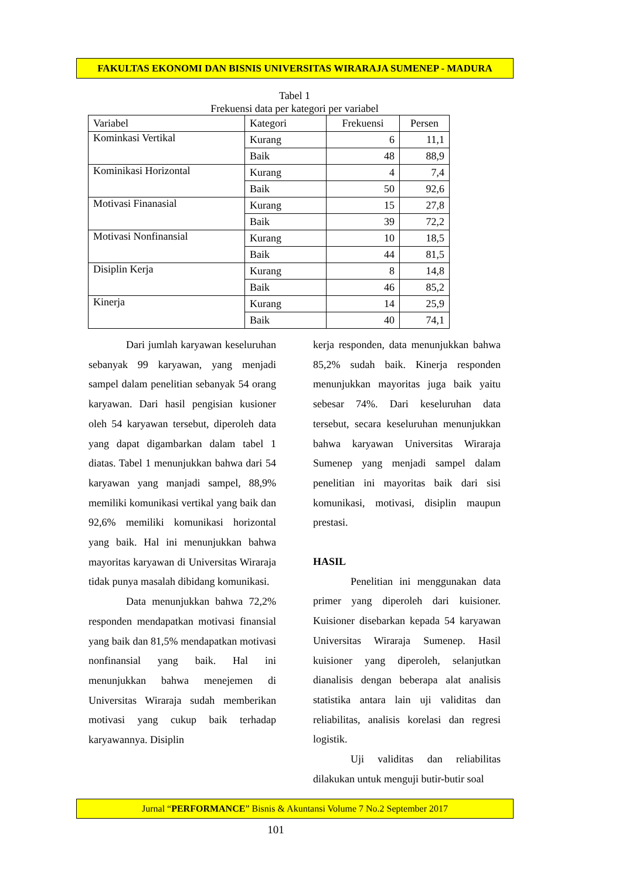FAKULTAS EKONOMI DAN BISNIS UNIVERSITAS WIRARAJA SUMENEP - MADURA
Tabel 1
Frekuensi data per kategori per variabel
| Variabel | Kategori | Frekuensi | Persen |
| --- | --- | --- | --- |
| Kominkasi Vertikal | Kurang | 6 | 11,1 |
| | Baik | 48 | 88,9 |
| Kominikasi Horizontal | Kurang | 4 | 7,4 |
| | Baik | 50 | 92,6 |
| Motivasi Finanasial | Kurang | 15 | 27,8 |
| | Baik | 39 | 72,2 |
| Motivasi Nonfinansial | Kurang | 10 | 18,5 |
| | Baik | 44 | 81,5 |
| Disiplin Kerja | Kurang | 8 | 14,8 |
| | Baik | 46 | 85,2 |
| Kinerja | Kurang | 14 | 25,9 |
| | Baik | 40 | 74,1 |
Dari jumlah karyawan keseluruhan sebanyak 99 karyawan, yang menjadi sampel dalam penelitian sebanyak 54 orang karyawan. Dari hasil pengisian kusioner oleh 54 karyawan tersebut, diperoleh data yang dapat digambarkan dalam tabel 1 diatas. Tabel 1 menunjukkan bahwa dari 54 karyawan yang manjadi sampel, 88,9% memiliki komunikasi vertikal yang baik dan 92,6% memiliki komunikasi horizontal yang baik. Hal ini menunjukkan bahwa mayoritas karyawan di Universitas Wiraraja tidak punya masalah dibidang komunikasi.
Data menunjukkan bahwa 72,2% responden mendapatkan motivasi finansial yang baik dan 81,5% mendapatkan motivasi nonfinansial yang baik. Hal ini menunjukkan bahwa menejemen di Universitas Wiraraja sudah memberikan motivasi yang cukup baik terhadap karyawannya. Disiplin
kerja responden, data menunjukkan bahwa 85,2% sudah baik. Kinerja responden menunjukkan mayoritas juga baik yaitu sebesar 74%. Dari keseluruhan data tersebut, secara keseluruhan menunjukkan bahwa karyawan Universitas Wiraraja Sumenep yang menjadi sampel dalam penelitian ini mayoritas baik dari sisi komunikasi, motivasi, disiplin maupun prestasi.
HASIL
Penelitian ini menggunakan data primer yang diperoleh dari kuisioner. Kuisioner disebarkan kepada 54 karyawan Universitas Wiraraja Sumenep. Hasil kuisioner yang diperoleh, selanjutkan dianalisis dengan beberapa alat analisis statistika antara lain uji validitas dan reliabilitas, analisis korelasi dan regresi logistik.
Uji validitas dan reliabilitas dilakukan untuk menguji butir-butir soal
Jurnal “PERFORMANCE” Bisnis & Akuntansi Volume 7 No.2 September 2017
101